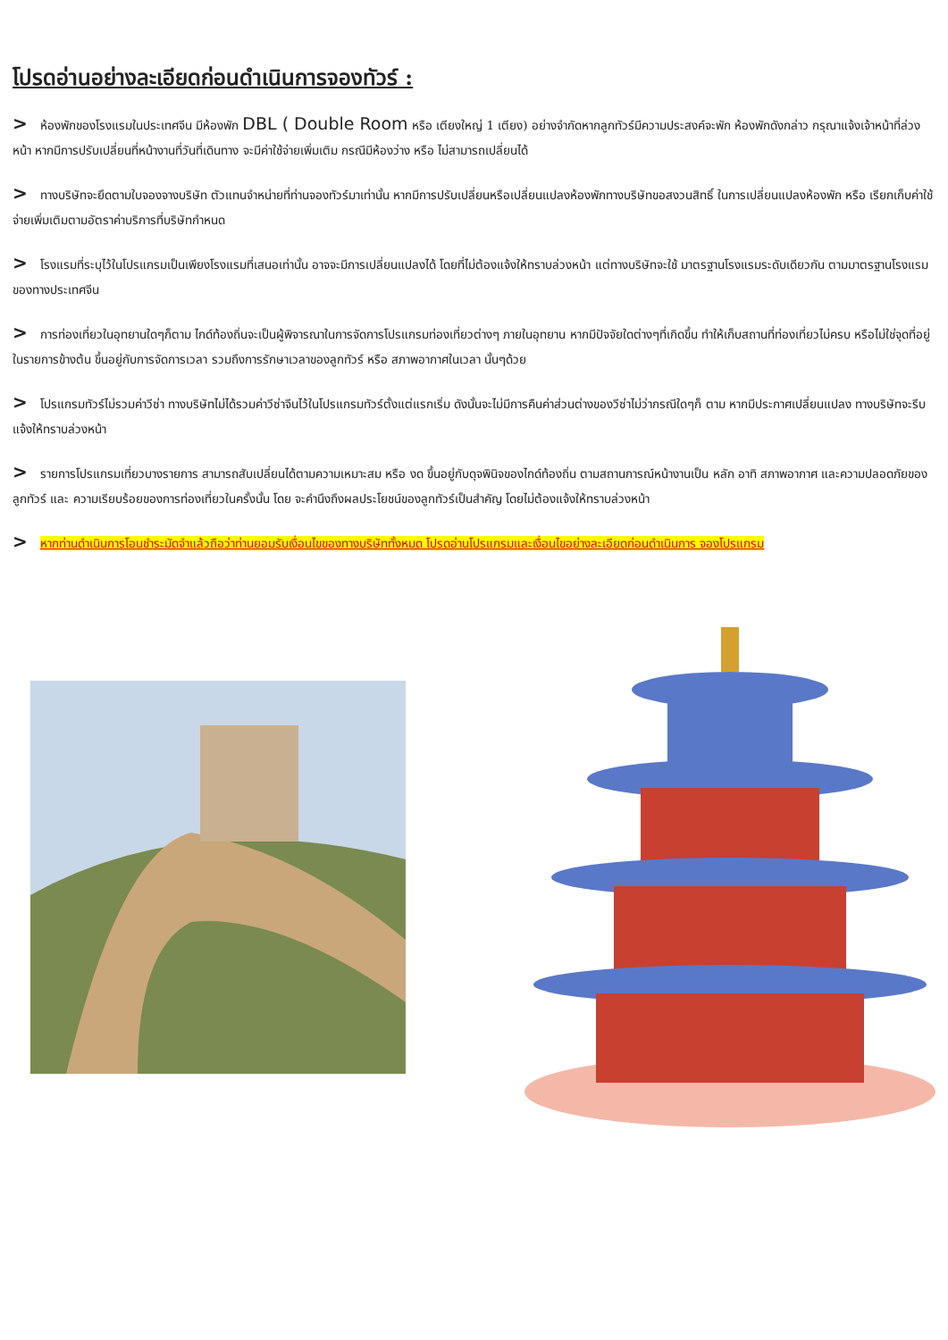โปรดอ่านอย่างละเอียดก่อนดำเนินการจองทัวร์ :
> ห้องพักของโรงแรมในประเทศจีน มีห้องพัก DBL ( Double Room หรือ เตียงใหญ่ 1 เตียง) อย่างจำกัดหากลูกทัวร์มีความประสงค์จะพัก ห้องพักดังกล่าว กรุณาแจ้งเจ้าหน้าที่ล่วงหน้า หากมีการปรับเปลี่ยนที่หน้างานที่วันที่เดินทาง จะมีค่าใช้จ่ายเพิ่มเติม กรณีมีห้องว่าง หรือ ไม่สามารถเปลี่ยนได้
> ทางบริษัทจะยึดตามใบจองจางบริษัท ตัวแทนจำหน่ายที่ท่านจองทัวร์มาเท่านั้น หากมีการปรับเปลี่ยนหรือเปลี่ยนแปลงห้องพักทางบริษัทขอสงวนสิทธิ์ ในการเปลี่ยนแปลงห้องพัก หรือ เรียกเก็บค่าใช้จ่ายเพิ่มเติมตามอัตราค่าบริการที่บริษัทกำหนด
> โรงแรมที่ระบุไว้ในโปรแกรมเป็นเพียงโรงแรมที่เสนอเท่านั้น อาจจะมีการเปลี่ยนแปลงได้ โดยที่ไม่ต้องแจ้งให้ทราบล่วงหน้า แต่ทางบริษัทจะใช้ มาตรฐานโรงแรมระดับเดียวกัน ตามมาตรฐานโรงแรมของทางประเทศจีน
> การท่องเที่ยวในอุทยานใดๆก็ตาม ไกด์ท้องถิ่นจะเป็นผู้พิจารณาในการจัดการโปรแกรมท่องเที่ยวต่างๆ ภายในอุทยาน หากมีปัจจัยใดต่างๆที่เกิดขึ้น ทำให้เก็บสถานที่ท่องเที่ยวไม่ครบ หรือไม่ใช่จุดที่อยู่ในรายการข้างต้น ขึ้นอยู่กับการจัดการเวลา รวมถึงการรักษาเวลาของลูกทัวร์ หรือ สภาพอากาศในเวลา นั้นๆด้วย
> โปรแกรมทัวร์ไม่รวมค่าวีซ่า ทางบริษัทไม่ได้รวมค่าวีซ่าจีนไว้ในโปรแกรมทัวร์ตั้งแต่แรกเริ่ม ดังนั้นจะไม่มีการคืนค่าส่วนต่างของวีซ่าไม่ว่ากรณีใดๆก็ ตาม หากมีประกาศเปลี่ยนแปลง ทางบริษัทจะรีบแจ้งให้ทราบล่วงหน้า
> รายการโปรแกรมเที่ยวบางรายการ สามารถสับเปลี่ยนได้ตามความเหมาะสม หรือ งด ขึ้นอยู่กับดุจพินิจของไกด์ท้องถิ่น ตามสถานการณ์หน้างานเป็น หลัก อาทิ สภาพอากาศ และความปลอดภัยของลูกทัวร์ และ ความเรียบร้อยของการท่องเที่ยวในครั้งนั้น โดย จะคำนึงถึงผลประโยชน์ของลูกทัวร์เป็นสำคัญ โดยไม่ต้องแจ้งให้ทราบล่วงหน้า
> หากท่านดำเนินการโอนชำระมัดจำแล้วถือว่าท่านยอมรับเงื่อนไขของทางบริษัททั้งหมด โปรดอ่านโปรแกรมและเงื่อนไขอย่างละเอียดก่อนดำเนินการ จองโปรแกรม